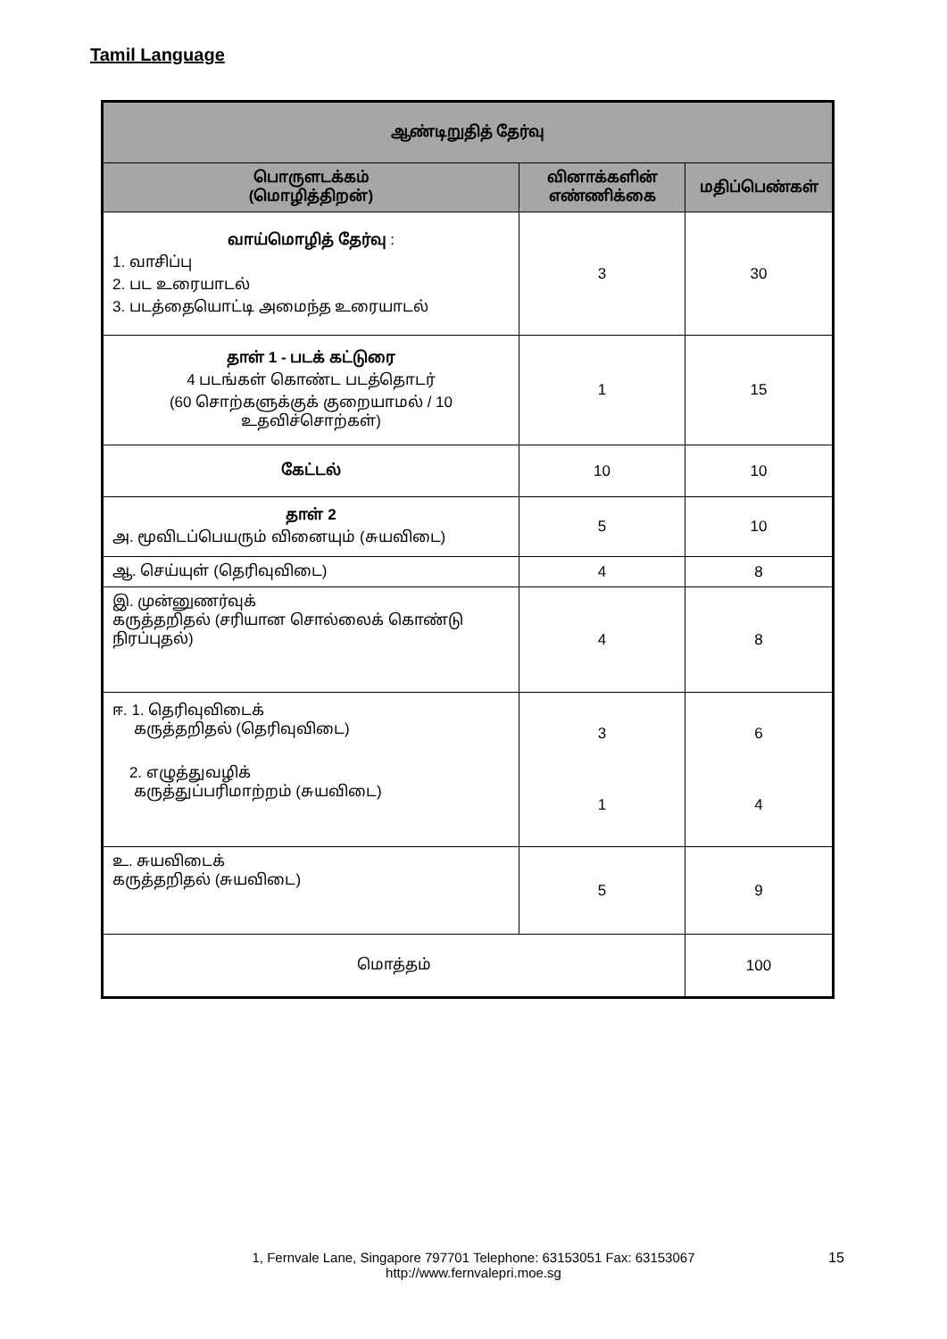Tamil Language
| ஆண்டிறுதித் தேர்வு | | |
| --- | --- | --- |
| பொருளடக்கம் (மொழித்திறன்) | வினாக்களின் எண்ணிக்கை | மதிப்பெண்கள் |
| வாய்மொழித் தேர்வு : 1. வாசிப்பு 2. பட உரையாடல் 3. படத்தையொட்டி அமைந்த உரையாடல் | 3 | 30 |
| தாள் 1 - படக் கட்டுரை 4 படங்கள் கொண்ட படத்தொடர் (60 சொற்களுக்குக் குறையாமல் / 10 உதவிச்சொற்கள்) | 1 | 15 |
| கேட்டல் | 10 | 10 |
| தாள் 2 அ. மூவிடப்பெயரும் வினையும் (சுயவிடை) | 5 | 10 |
| ஆ. செய்யுள் (தெரிவுவிடை) | 4 | 8 |
| இ. முன்னுணர்வுக் கருத்தறிதல் (சரியான சொல்லைக் கொண்டு நிரப்புதல்) | 4 | 8 |
| ஈ. 1. தெரிவுவிடைக் கருத்தறிதல் (தெரிவுவிடை) 2. எழுத்துவழிக் கருத்துப்பரிமாற்றம் (சுயவிடை) | 3 1 | 6 4 |
| உ. சுயவிடைக் கருத்தறிதல் (சுயவிடை) | 5 | 9 |
| மொத்தம் | | 100 |
1, Fernvale Lane, Singapore 797701 Telephone: 63153051 Fax: 63153067
http://www.fernvalepri.moe.sg
15